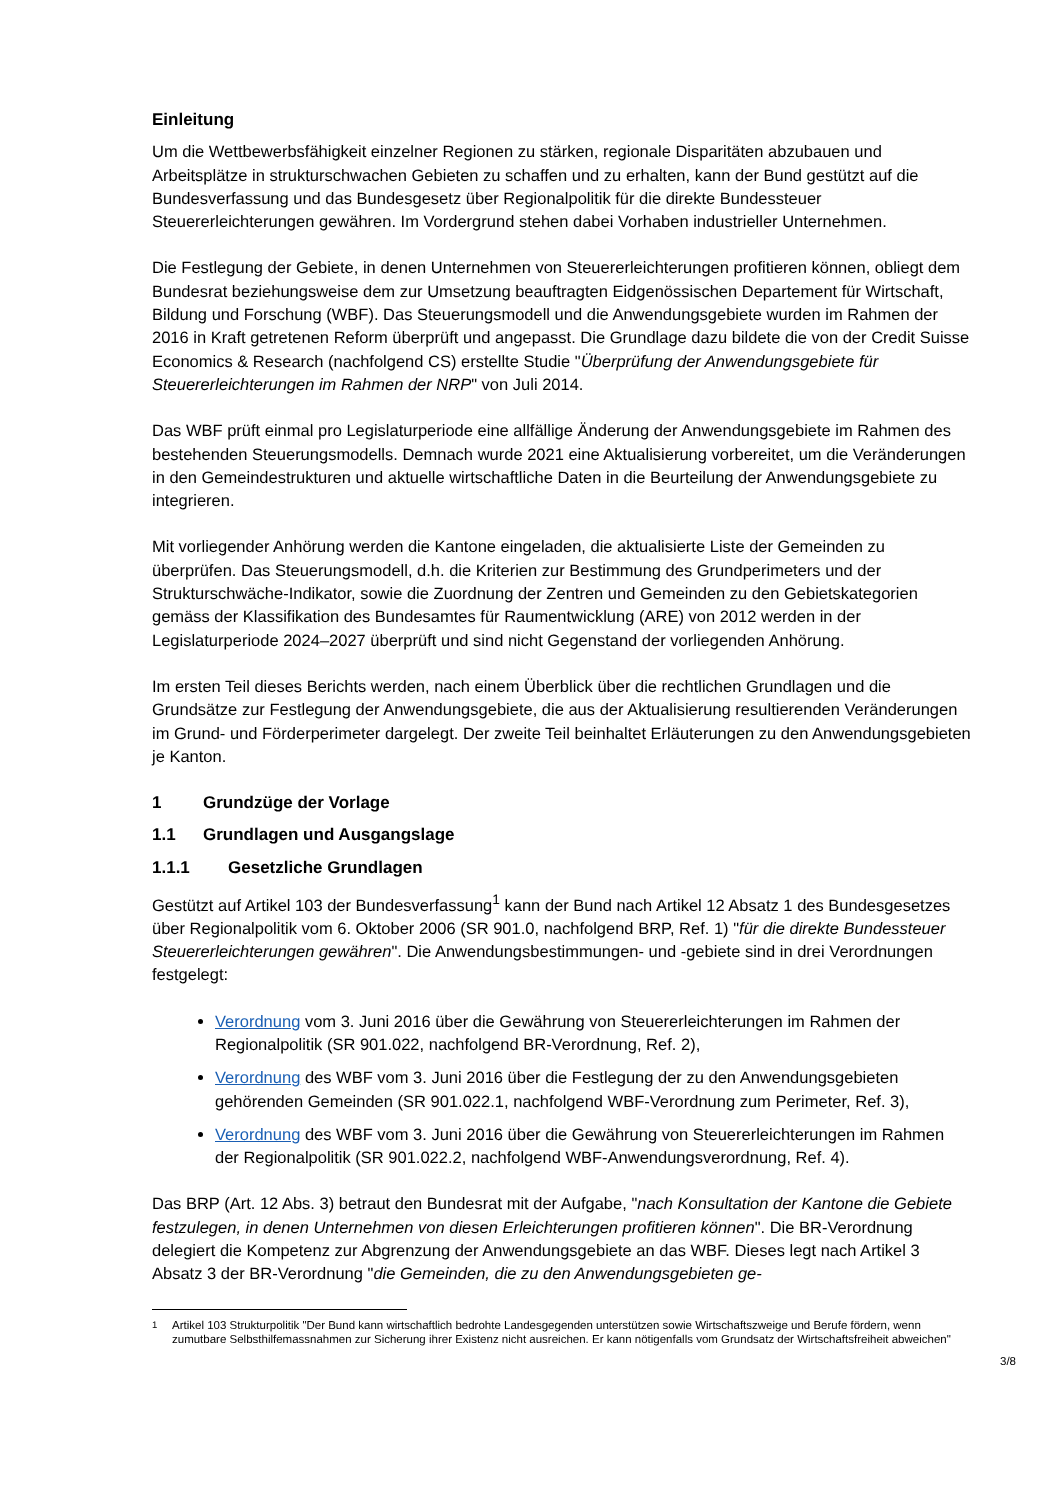Einleitung
Um die Wettbewerbsfähigkeit einzelner Regionen zu stärken, regionale Disparitäten abzubauen und Arbeitsplätze in strukturschwachen Gebieten zu schaffen und zu erhalten, kann der Bund gestützt auf die Bundesverfassung und das Bundesgesetz über Regionalpolitik für die direkte Bundessteuer Steuererleichterungen gewähren. Im Vordergrund stehen dabei Vorhaben industrieller Unternehmen.
Die Festlegung der Gebiete, in denen Unternehmen von Steuererleichterungen profitieren können, obliegt dem Bundesrat beziehungsweise dem zur Umsetzung beauftragten Eidgenössischen Departement für Wirtschaft, Bildung und Forschung (WBF). Das Steuerungsmodell und die Anwendungsgebiete wurden im Rahmen der 2016 in Kraft getretenen Reform überprüft und angepasst. Die Grundlage dazu bildete die von der Credit Suisse Economics & Research (nachfolgend CS) erstellte Studie "Überprüfung der Anwendungsgebiete für Steuererleichterungen im Rahmen der NRP" von Juli 2014.
Das WBF prüft einmal pro Legislaturperiode eine allfällige Änderung der Anwendungsgebiete im Rahmen des bestehenden Steuerungsmodells. Demnach wurde 2021 eine Aktualisierung vorbereitet, um die Veränderungen in den Gemeindestrukturen und aktuelle wirtschaftliche Daten in die Beurteilung der Anwendungsgebiete zu integrieren.
Mit vorliegender Anhörung werden die Kantone eingeladen, die aktualisierte Liste der Gemeinden zu überprüfen. Das Steuerungsmodell, d.h. die Kriterien zur Bestimmung des Grundperimeters und der Strukturschwäche-Indikator, sowie die Zuordnung der Zentren und Gemeinden zu den Gebietskategorien gemäss der Klassifikation des Bundesamtes für Raumentwicklung (ARE) von 2012 werden in der Legislaturperiode 2024–2027 überprüft und sind nicht Gegenstand der vorliegenden Anhörung.
Im ersten Teil dieses Berichts werden, nach einem Überblick über die rechtlichen Grundlagen und die Grundsätze zur Festlegung der Anwendungsgebiete, die aus der Aktualisierung resultierenden Veränderungen im Grund- und Förderperimeter dargelegt. Der zweite Teil beinhaltet Erläuterungen zu den Anwendungsgebieten je Kanton.
1 Grundzüge der Vorlage
1.1 Grundlagen und Ausgangslage
1.1.1 Gesetzliche Grundlagen
Gestützt auf Artikel 103 der Bundesverfassung<sup>1</sup> kann der Bund nach Artikel 12 Absatz 1 des Bundesgesetzes über Regionalpolitik vom 6. Oktober 2006 (SR 901.0, nachfolgend BRP, Ref. 1) "für die direkte Bundessteuer Steuererleichterungen gewähren". Die Anwendungsbestimmungen- und -gebiete sind in drei Verordnungen festgelegt:
Verordnung vom 3. Juni 2016 über die Gewährung von Steuererleichterungen im Rahmen der Regionalpolitik (SR 901.022, nachfolgend BR-Verordnung, Ref. 2),
Verordnung des WBF vom 3. Juni 2016 über die Festlegung der zu den Anwendungsgebieten gehörenden Gemeinden (SR 901.022.1, nachfolgend WBF-Verordnung zum Perimeter, Ref. 3),
Verordnung des WBF vom 3. Juni 2016 über die Gewährung von Steuererleichterungen im Rahmen der Regionalpolitik (SR 901.022.2, nachfolgend WBF-Anwendungsverordnung, Ref. 4).
Das BRP (Art. 12 Abs. 3) betraut den Bundesrat mit der Aufgabe, "nach Konsultation der Kantone die Gebiete festzulegen, in denen Unternehmen von diesen Erleichterungen profitieren können". Die BR-Verordnung delegiert die Kompetenz zur Abgrenzung der Anwendungsgebiete an das WBF. Dieses legt nach Artikel 3 Absatz 3 der BR-Verordnung "die Gemeinden, die zu den Anwendungsgebieten ge-
<sup>1</sup> Artikel 103 Strukturpolitik "Der Bund kann wirtschaftlich bedrohte Landesgegenden unterstützen sowie Wirtschaftszweige und Berufe fördern, wenn zumutbare Selbsthilfemassnahmen zur Sicherung ihrer Existenz nicht ausreichen. Er kann nötigenfalls vom Grundsatz der Wirtschaftsfreiheit abweichen"
3/8